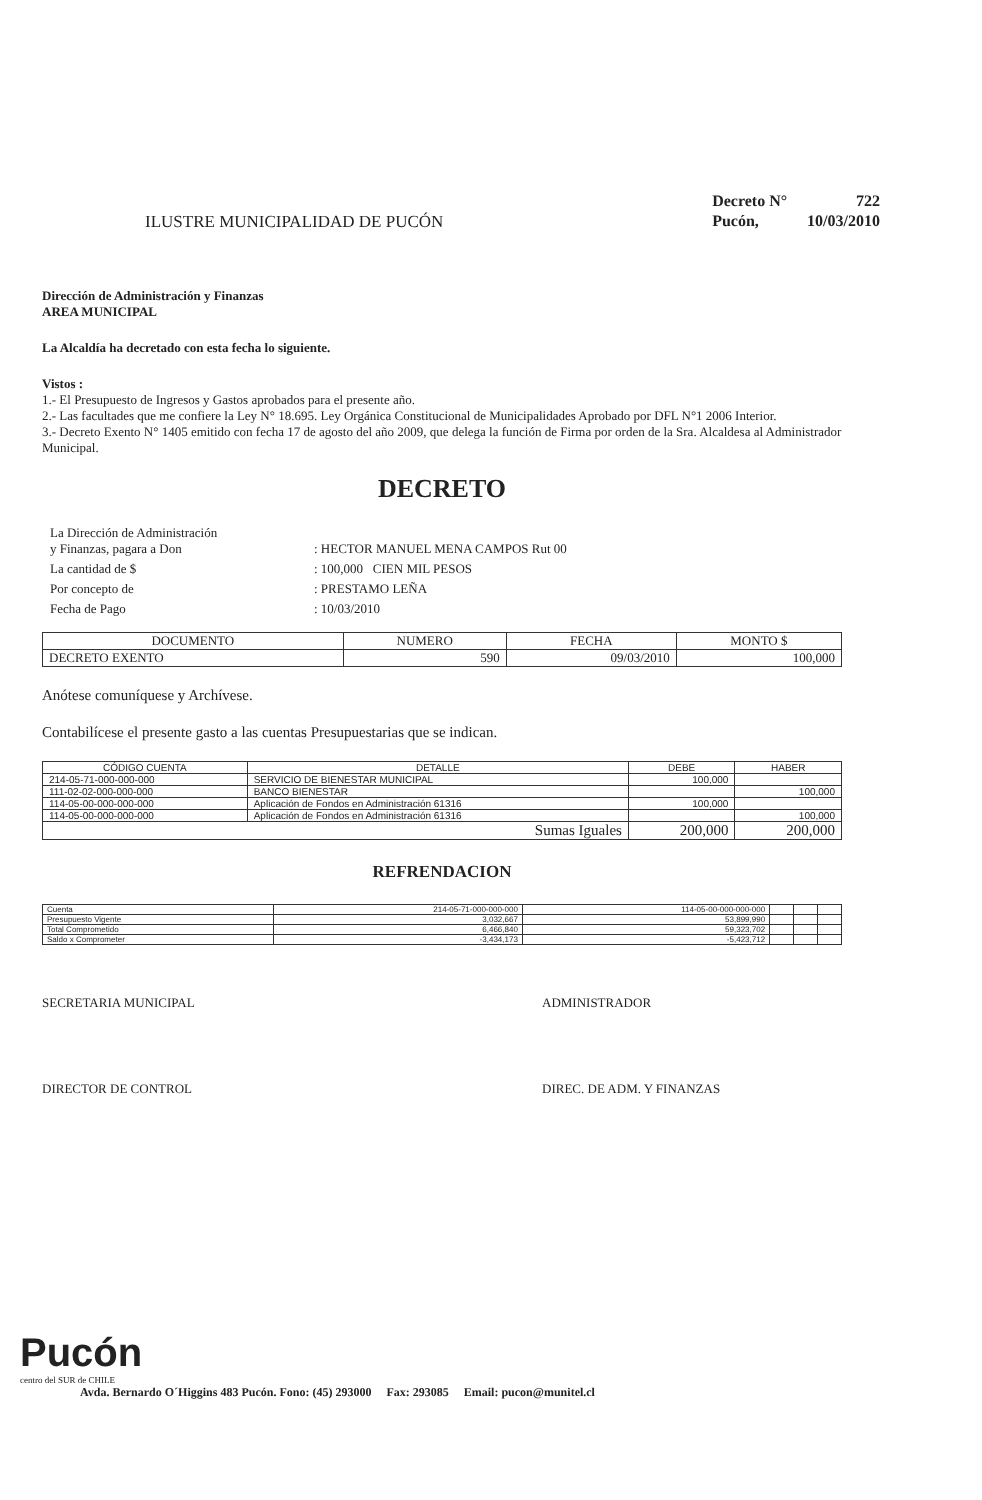ILUSTRE MUNICIPALIDAD DE PUCÓN
| Decreto N° | 722 |
| Pucón, | 10/03/2010 |
Dirección de Administración y Finanzas
AREA MUNICIPAL
La Alcaldía ha decretado con esta fecha lo siguiente.
Vistos :
1.- El Presupuesto de Ingresos y Gastos aprobados para el presente año.
2.- Las facultades que me confiere la Ley N° 18.695. Ley Orgánica Constitucional de Municipalidades Aprobado por DFL N°1 2006 Interior.
3.- Decreto Exento N° 1405 emitido con fecha 17 de agosto del año 2009, que delega la función de Firma por orden de la Sra. Alcaldesa al Administrador Municipal.
DECRETO
| La Dirección de Administración y Finanzas, pagara a Don | : HECTOR MANUEL MENA CAMPOS Rut 00 |
| La cantidad de $ | : 100,000 CIEN MIL PESOS |
| Por concepto de | : PRESTAMO LEÑA |
| Fecha de Pago | : 10/03/2010 |
| DOCUMENTO | NUMERO | FECHA | MONTO $ |
| --- | --- | --- | --- |
| DECRETO EXENTO | 590 | 09/03/2010 | 100,000 |
Anótese comuníquese y Archívese.
Contabilícese el presente gasto a las cuentas Presupuestarias que se indican.
| CÓDIGO CUENTA | DETALLE | DEBE | HABER |
| --- | --- | --- | --- |
| 214-05-71-000-000-000 | SERVICIO DE BIENESTAR MUNICIPAL | 100,000 | |
| 111-02-02-000-000-000 | BANCO BIENESTAR | | 100,000 |
| 114-05-00-000-000-000 | Aplicación de Fondos en Administración 61316 | 100,000 | |
| 114-05-00-000-000-000 | Aplicación de Fondos en Administración 61316 | | 100,000 |
| Sumas Iguales | | 200,000 | 200,000 |
REFRENDACION
| Cuenta | 214-05-71-000-000-000 | 114-05-00-000-000-000 | | | |
| Presupuesto Vigente | 3,032,667 | 53,899,990 | | | |
| Total Comprometido | 6,466,840 | 59,323,702 | | | |
| Saldo x Comprometer | -3,434,173 | -5,423,712 | | | |
SECRETARIA MUNICIPAL ADMINISTRADOR
DIRECTOR DE CONTROL DIREC. DE ADM. Y FINANZAS
Pucón
centro del SUR de CHILE
Avda. Bernardo O´Higgins 483 Pucón. Fono: (45) 293000 Fax: 293085 Email: pucon@munitel.cl